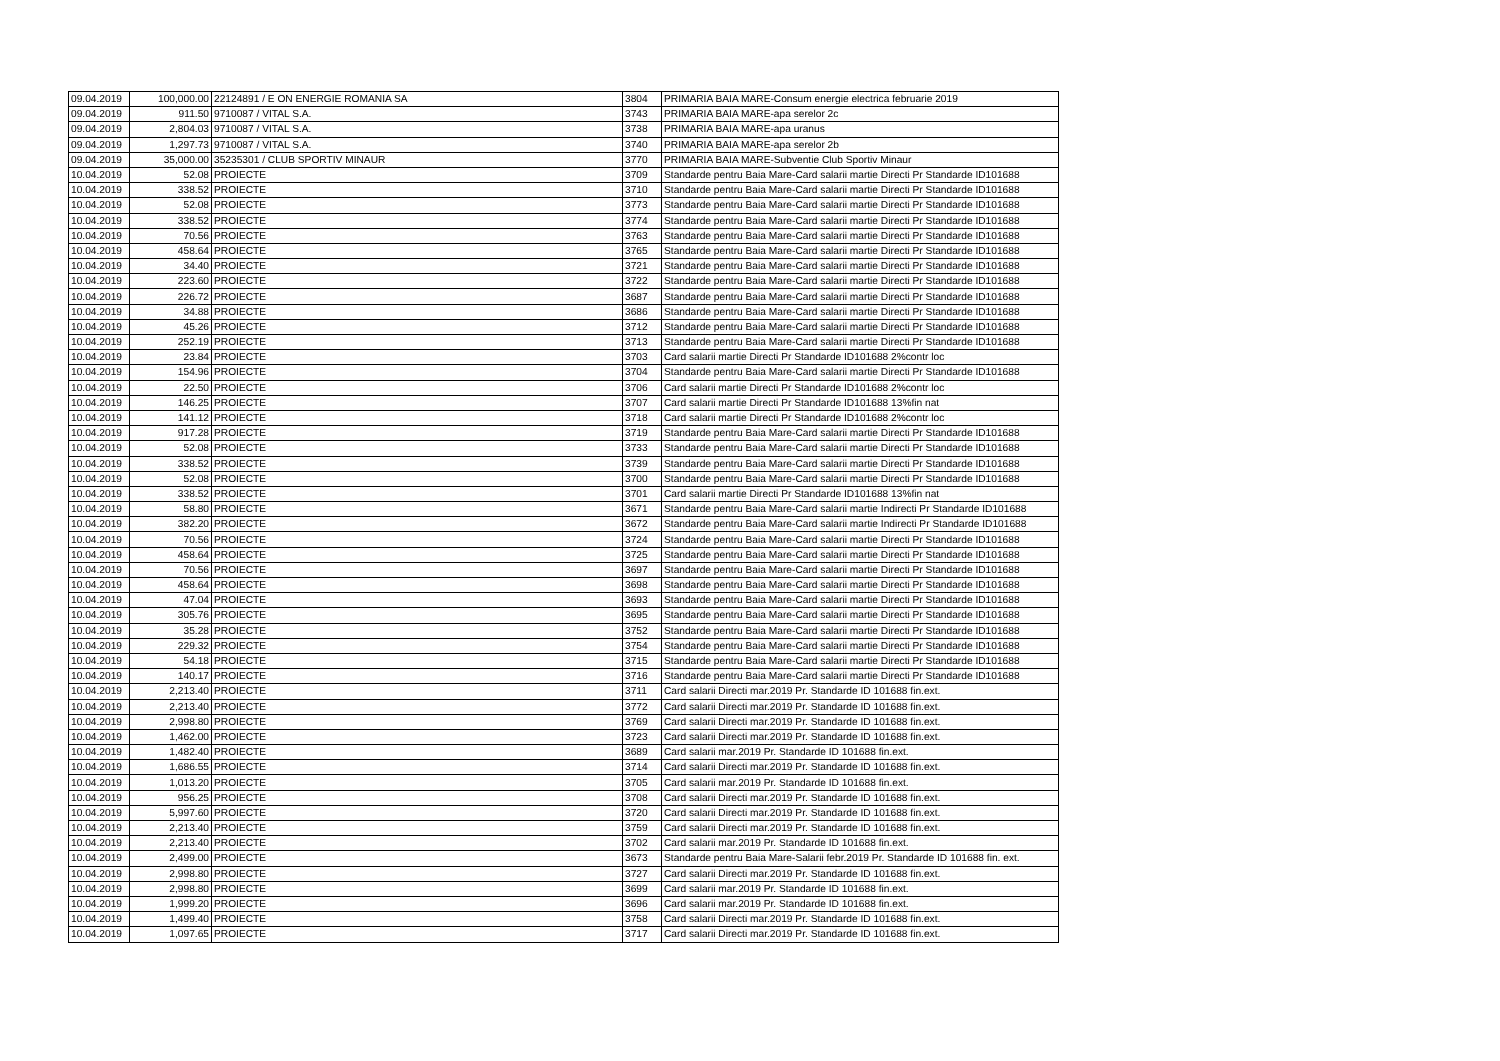| 09.04.2019 | 100,000.00 | 22124891 / E ON ENERGIE ROMANIA SA | 3804 | PRIMARIA BAIA MARE-Consum energie electrica februarie 2019 |
| 09.04.2019 | 911.50 | 9710087 / VITAL S.A. | 3743 | PRIMARIA BAIA MARE-apa serelor 2c |
| 09.04.2019 | 2,804.03 | 9710087 / VITAL S.A. | 3738 | PRIMARIA BAIA MARE-apa uranus |
| 09.04.2019 | 1,297.73 | 9710087 / VITAL S.A. | 3740 | PRIMARIA BAIA MARE-apa serelor 2b |
| 09.04.2019 | 35,000.00 | 35235301 / CLUB SPORTIV MINAUR | 3770 | PRIMARIA BAIA MARE-Subventie Club Sportiv Minaur |
| 10.04.2019 | 52.08 | PROIECTE | 3709 | Standarde pentru Baia Mare-Card salarii martie Directi Pr Standarde ID101688 |
| 10.04.2019 | 338.52 | PROIECTE | 3710 | Standarde pentru Baia Mare-Card salarii martie Directi Pr Standarde ID101688 |
| 10.04.2019 | 52.08 | PROIECTE | 3773 | Standarde pentru Baia Mare-Card salarii martie Directi Pr Standarde ID101688 |
| 10.04.2019 | 338.52 | PROIECTE | 3774 | Standarde pentru Baia Mare-Card salarii martie Directi Pr Standarde ID101688 |
| 10.04.2019 | 70.56 | PROIECTE | 3763 | Standarde pentru Baia Mare-Card salarii martie Directi Pr Standarde ID101688 |
| 10.04.2019 | 458.64 | PROIECTE | 3765 | Standarde pentru Baia Mare-Card salarii martie Directi Pr Standarde ID101688 |
| 10.04.2019 | 34.40 | PROIECTE | 3721 | Standarde pentru Baia Mare-Card salarii martie Directi Pr Standarde ID101688 |
| 10.04.2019 | 223.60 | PROIECTE | 3722 | Standarde pentru Baia Mare-Card salarii martie Directi Pr Standarde ID101688 |
| 10.04.2019 | 226.72 | PROIECTE | 3687 | Standarde pentru Baia Mare-Card salarii martie Directi Pr Standarde ID101688 |
| 10.04.2019 | 34.88 | PROIECTE | 3686 | Standarde pentru Baia Mare-Card salarii martie Directi Pr Standarde ID101688 |
| 10.04.2019 | 45.26 | PROIECTE | 3712 | Standarde pentru Baia Mare-Card salarii martie Directi Pr Standarde ID101688 |
| 10.04.2019 | 252.19 | PROIECTE | 3713 | Standarde pentru Baia Mare-Card salarii martie Directi Pr Standarde ID101688 |
| 10.04.2019 | 23.84 | PROIECTE | 3703 | Card salarii martie Directi Pr Standarde ID101688 2%contr loc |
| 10.04.2019 | 154.96 | PROIECTE | 3704 | Standarde pentru Baia Mare-Card salarii martie Directi Pr Standarde ID101688 |
| 10.04.2019 | 22.50 | PROIECTE | 3706 | Card salarii martie Directi Pr Standarde ID101688 2%contr loc |
| 10.04.2019 | 146.25 | PROIECTE | 3707 | Card salarii martie Directi Pr Standarde ID101688 13%fin nat |
| 10.04.2019 | 141.12 | PROIECTE | 3718 | Card salarii martie Directi Pr Standarde ID101688 2%contr loc |
| 10.04.2019 | 917.28 | PROIECTE | 3719 | Standarde pentru Baia Mare-Card salarii martie Directi Pr Standarde ID101688 |
| 10.04.2019 | 52.08 | PROIECTE | 3733 | Standarde pentru Baia Mare-Card salarii martie Directi Pr Standarde ID101688 |
| 10.04.2019 | 338.52 | PROIECTE | 3739 | Standarde pentru Baia Mare-Card salarii martie Directi Pr Standarde ID101688 |
| 10.04.2019 | 52.08 | PROIECTE | 3700 | Standarde pentru Baia Mare-Card salarii martie Directi Pr Standarde ID101688 |
| 10.04.2019 | 338.52 | PROIECTE | 3701 | Card salarii martie Directi Pr Standarde ID101688 13%fin nat |
| 10.04.2019 | 58.80 | PROIECTE | 3671 | Standarde pentru Baia Mare-Card salarii martie Indirecti Pr Standarde ID101688 |
| 10.04.2019 | 382.20 | PROIECTE | 3672 | Standarde pentru Baia Mare-Card salarii martie Indirecti Pr Standarde ID101688 |
| 10.04.2019 | 70.56 | PROIECTE | 3724 | Standarde pentru Baia Mare-Card salarii martie Directi Pr Standarde ID101688 |
| 10.04.2019 | 458.64 | PROIECTE | 3725 | Standarde pentru Baia Mare-Card salarii martie Directi Pr Standarde ID101688 |
| 10.04.2019 | 70.56 | PROIECTE | 3697 | Standarde pentru Baia Mare-Card salarii martie Directi Pr Standarde ID101688 |
| 10.04.2019 | 458.64 | PROIECTE | 3698 | Standarde pentru Baia Mare-Card salarii martie Directi Pr Standarde ID101688 |
| 10.04.2019 | 47.04 | PROIECTE | 3693 | Standarde pentru Baia Mare-Card salarii martie Directi Pr Standarde ID101688 |
| 10.04.2019 | 305.76 | PROIECTE | 3695 | Standarde pentru Baia Mare-Card salarii martie Directi Pr Standarde ID101688 |
| 10.04.2019 | 35.28 | PROIECTE | 3752 | Standarde pentru Baia Mare-Card salarii martie Directi Pr Standarde ID101688 |
| 10.04.2019 | 229.32 | PROIECTE | 3754 | Standarde pentru Baia Mare-Card salarii martie Directi Pr Standarde ID101688 |
| 10.04.2019 | 54.18 | PROIECTE | 3715 | Standarde pentru Baia Mare-Card salarii martie Directi Pr Standarde ID101688 |
| 10.04.2019 | 140.17 | PROIECTE | 3716 | Standarde pentru Baia Mare-Card salarii martie Directi Pr Standarde ID101688 |
| 10.04.2019 | 2,213.40 | PROIECTE | 3711 | Card salarii Directi mar.2019 Pr. Standarde ID 101688 fin.ext. |
| 10.04.2019 | 2,213.40 | PROIECTE | 3772 | Card salarii Directi mar.2019 Pr. Standarde ID 101688 fin.ext. |
| 10.04.2019 | 2,998.80 | PROIECTE | 3769 | Card salarii Directi mar.2019 Pr. Standarde ID 101688 fin.ext. |
| 10.04.2019 | 1,462.00 | PROIECTE | 3723 | Card salarii Directi mar.2019 Pr. Standarde ID 101688 fin.ext. |
| 10.04.2019 | 1,482.40 | PROIECTE | 3689 | Card salarii mar.2019 Pr. Standarde ID 101688 fin.ext. |
| 10.04.2019 | 1,686.55 | PROIECTE | 3714 | Card salarii Directi mar.2019 Pr. Standarde ID 101688 fin.ext. |
| 10.04.2019 | 1,013.20 | PROIECTE | 3705 | Card salarii mar.2019 Pr. Standarde ID 101688 fin.ext. |
| 10.04.2019 | 956.25 | PROIECTE | 3708 | Card salarii Directi mar.2019 Pr. Standarde ID 101688 fin.ext. |
| 10.04.2019 | 5,997.60 | PROIECTE | 3720 | Card salarii Directi mar.2019 Pr. Standarde ID 101688 fin.ext. |
| 10.04.2019 | 2,213.40 | PROIECTE | 3759 | Card salarii Directi mar.2019 Pr. Standarde ID 101688 fin.ext. |
| 10.04.2019 | 2,213.40 | PROIECTE | 3702 | Card salarii mar.2019 Pr. Standarde ID 101688 fin.ext. |
| 10.04.2019 | 2,499.00 | PROIECTE | 3673 | Standarde pentru Baia Mare-Salarii febr.2019 Pr. Standarde ID 101688 fin. ext. |
| 10.04.2019 | 2,998.80 | PROIECTE | 3727 | Card salarii Directi mar.2019 Pr. Standarde ID 101688 fin.ext. |
| 10.04.2019 | 2,998.80 | PROIECTE | 3699 | Card salarii mar.2019 Pr. Standarde ID 101688 fin.ext. |
| 10.04.2019 | 1,999.20 | PROIECTE | 3696 | Card salarii mar.2019 Pr. Standarde ID 101688 fin.ext. |
| 10.04.2019 | 1,499.40 | PROIECTE | 3758 | Card salarii Directi mar.2019 Pr. Standarde ID 101688 fin.ext. |
| 10.04.2019 | 1,097.65 | PROIECTE | 3717 | Card salarii Directi mar.2019 Pr. Standarde ID 101688 fin.ext. |